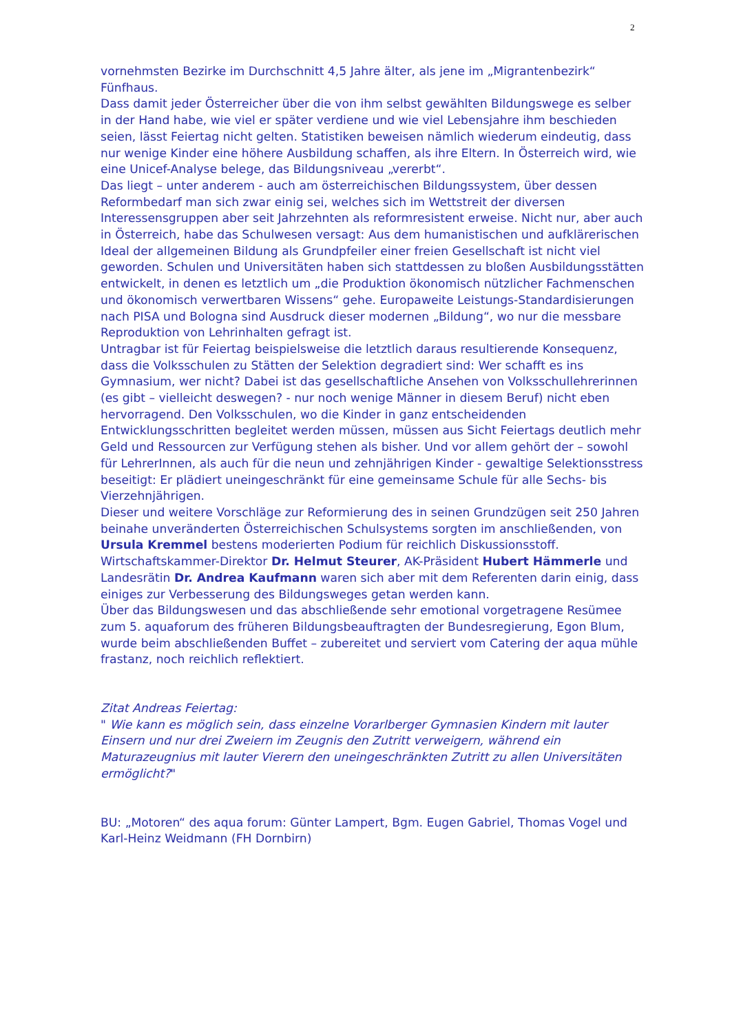2
vornehmsten Bezirke im Durchschnitt 4,5 Jahre älter, als jene im „Migrantenbezirk“ Fünfhaus.
Dass damit jeder Österreicher über die von ihm selbst gewählten Bildungswege es selber in der Hand habe, wie viel er später verdiene und wie viel Lebensjahre ihm beschieden seien, lässt Feiertag nicht gelten. Statistiken beweisen nämlich wiederum eindeutig, dass nur wenige Kinder eine höhere Ausbildung schaffen, als ihre Eltern. In Österreich wird, wie eine Unicef-Analyse belege, das Bildungsniveau „vererbt“.
Das liegt – unter anderem - auch am österreichischen Bildungssystem, über dessen Reformbedarf man sich zwar einig sei, welches sich im Wettstreit der diversen Interessensgruppen aber seit Jahrzehnten als reformresistent erweise. Nicht nur, aber auch in Österreich, habe das Schulwesen versagt: Aus dem humanistischen und aufklärerischen Ideal der allgemeinen Bildung als Grundpfeiler einer freien Gesellschaft ist nicht viel geworden. Schulen und Universitäten haben sich stattdessen zu bloßen Ausbildungsstätten entwickelt, in denen es letztlich um „die Produktion ökonomisch nützlicher Fachmenschen und ökonomisch verwertbaren Wissens“ gehe. Europaweite Leistungs-Standardisierungen nach PISA und Bologna sind Ausdruck dieser modernen „Bildung“, wo nur die messbare Reproduktion von Lehrinhalten gefragt ist.
Untragbar ist für Feiertag beispielsweise die letztlich daraus resultierende Konsequenz, dass die Volksschulen zu Stätten der Selektion degradiert sind: Wer schafft es ins Gymnasium, wer nicht? Dabei ist das gesellschaftliche Ansehen von Volksschullehrerinnen (es gibt – vielleicht deswegen? - nur noch wenige Männer in diesem Beruf) nicht eben hervorragend. Den Volksschulen, wo die Kinder in ganz entscheidenden Entwicklungsschritten begleitet werden müssen, müssen aus Sicht Feiertags deutlich mehr Geld und Ressourcen zur Verfügung stehen als bisher. Und vor allem gehört der – sowohl für LehrerInnen, als auch für die neun und zehnjährigen Kinder - gewaltige Selektionsstress beseitigt: Er plädiert uneingeschränkt für eine gemeinsame Schule für alle Sechs- bis Vierzehnjährigen.
Dieser und weitere Vorschläge zur Reformierung des in seinen Grundzügen seit 250 Jahren beinahe unveränderten Österreichischen Schulsystems sorgten im anschließenden, von Ursula Kremmel bestens moderierten Podium für reichlich Diskussionsstoff. Wirtschaftskammer-Direktor Dr. Helmut Steurer, AK-Präsident Hubert Hämmerle und Landesrätin Dr. Andrea Kaufmann waren sich aber mit dem Referenten darin einig, dass einiges zur Verbesserung des Bildungsweges getan werden kann.
Über das Bildungswesen und das abschließende sehr emotional vorgetragene Resümee zum 5. aquaforum des früheren Bildungsbeauftragten der Bundesregierung, Egon Blum, wurde beim abschließenden Buffet – zubereitet und serviert vom Catering der aqua mühle frastanz, noch reichlich reflektiert.
Zitat Andreas Feiertag:
" Wie kann es möglich sein, dass einzelne Vorarlberger Gymnasien Kindern mit lauter Einsern und nur drei Zweiern im Zeugnis den Zutritt verweigern, während ein Maturazeugnius mit lauter Vierern den uneingeschränkten Zutritt zu allen Universitäten ermöglicht?"
BU: „Motoren“ des aqua forum: Günter Lampert, Bgm. Eugen Gabriel, Thomas Vogel und Karl-Heinz Weidmann (FH Dornbirn)